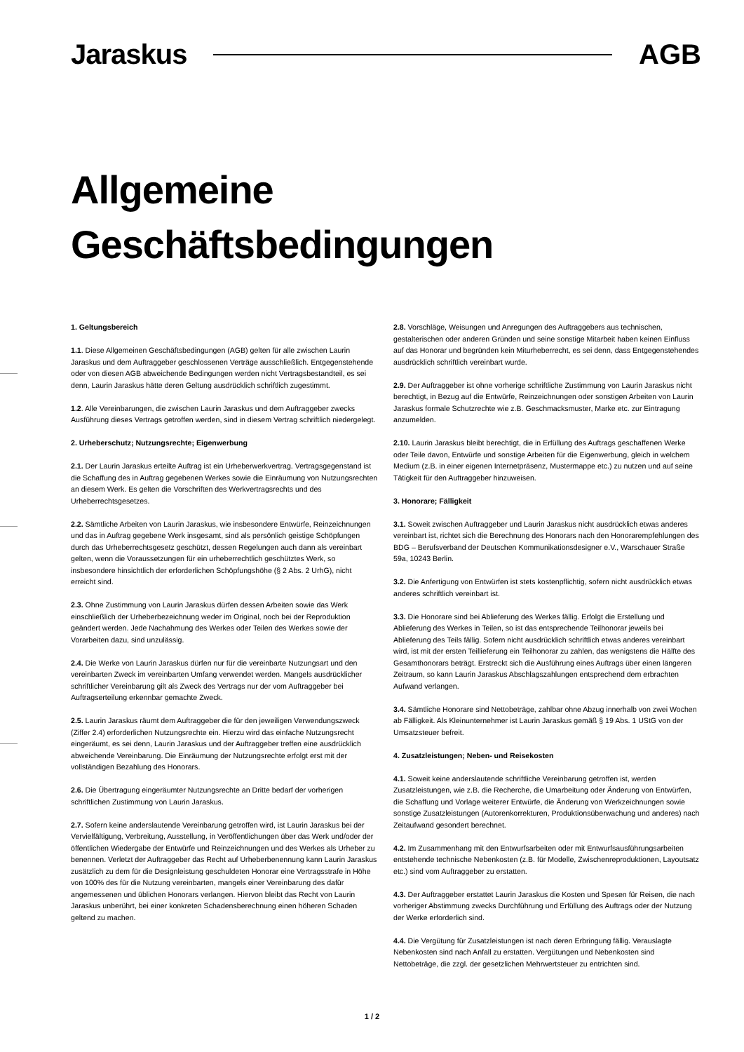Jaraskus AGB
Allgemeine
Geschäftsbedingungen
1. Geltungsbereich
1.1. Diese Allgemeinen Geschäftsbedingungen (AGB) gelten für alle zwischen Laurin Jaraskus und dem Auftraggeber geschlossenen Verträge ausschließlich. Entgegenstehende oder von diesen AGB abweichende Bedingungen werden nicht Vertragsbestandteil, es sei denn, Laurin Jaraskus hätte deren Geltung ausdrücklich schriftlich zugestimmt.
1.2. Alle Vereinbarungen, die zwischen Laurin Jaraskus und dem Auftraggeber zwecks Ausführung dieses Vertrags getroffen werden, sind in diesem Vertrag schriftlich niedergelegt.
2. Urheberschutz; Nutzungsrechte; Eigenwerbung
2.1. Der Laurin Jaraskus erteilte Auftrag ist ein Urheberwerkvertrag. Vertragsgegenstand ist die Schaffung des in Auftrag gegebenen Werkes sowie die Einräumung von Nutzungsrechten an diesem Werk. Es gelten die Vorschriften des Werkvertragsrechts und des Urheberrechtsgesetzes.
2.2. Sämtliche Arbeiten von Laurin Jaraskus, wie insbesondere Entwürfe, Reinzeichnungen und das in Auftrag gegebene Werk insgesamt, sind als persönlich geistige Schöpfungen durch das Urheberrechtsgesetz geschützt, dessen Regelungen auch dann als vereinbart gelten, wenn die Voraussetzungen für ein urheberrechtlich geschütztes Werk, so insbesondere hinsichtlich der erforderlichen Schöpfungshöhe (§ 2 Abs. 2 UrhG), nicht erreicht sind.
2.3. Ohne Zustimmung von Laurin Jaraskus dürfen dessen Arbeiten sowie das Werk einschließlich der Urheberbezeichnung weder im Original, noch bei der Reproduktion geändert werden. Jede Nachahmung des Werkes oder Teilen des Werkes sowie der Vorarbeiten dazu, sind unzulässig.
2.4. Die Werke von Laurin Jaraskus dürfen nur für die vereinbarte Nutzungsart und den vereinbarten Zweck im vereinbarten Umfang verwendet werden. Mangels ausdrücklicher schriftlicher Vereinbarung gilt als Zweck des Vertrags nur der vom Auftraggeber bei Auftragserteilung erkennbar gemachte Zweck.
2.5. Laurin Jaraskus räumt dem Auftraggeber die für den jeweiligen Verwendungszweck (Ziffer 2.4) erforderlichen Nutzungsrechte ein. Hierzu wird das einfache Nutzungsrecht eingeräumt, es sei denn, Laurin Jaraskus und der Auftraggeber treffen eine ausdrücklich abweichende Vereinbarung. Die Einräumung der Nutzungsrechte erfolgt erst mit der vollständigen Bezahlung des Honorars.
2.6. Die Übertragung eingeräumter Nutzungsrechte an Dritte bedarf der vorherigen schriftlichen Zustimmung von Laurin Jaraskus.
2.7. Sofern keine anderslautende Vereinbarung getroffen wird, ist Laurin Jaraskus bei der Vervielfältigung, Verbreitung, Ausstellung, in Veröffentlichungen über das Werk und/oder der öffentlichen Wiedergabe der Entwürfe und Reinzeichnungen und des Werkes als Urheber zu benennen. Verletzt der Auftraggeber das Recht auf Urheberbenennung kann Laurin Jaraskus zusätzlich zu dem für die Designleistung geschuldeten Honorar eine Vertragsstrafe in Höhe von 100% des für die Nutzung vereinbarten, mangels einer Vereinbarung des dafür angemessenen und üblichen Honorars verlangen. Hiervon bleibt das Recht von Laurin Jaraskus unberührt, bei einer konkreten Schadensberechnung einen höheren Schaden geltend zu machen.
2.8. Vorschläge, Weisungen und Anregungen des Auftraggebers aus technischen, gestalterischen oder anderen Gründen und seine sonstige Mitarbeit haben keinen Einfluss auf das Honorar und begründen kein Miturheberrecht, es sei denn, dass Entgegenstehendes ausdrücklich schriftlich vereinbart wurde.
2.9. Der Auftraggeber ist ohne vorherige schriftliche Zustimmung von Laurin Jaraskus nicht berechtigt, in Bezug auf die Entwürfe, Reinzeichnungen oder sonstigen Arbeiten von Laurin Jaraskus formale Schutzrechte wie z.B. Geschmacksmuster, Marke etc. zur Eintragung anzumelden.
2.10. Laurin Jaraskus bleibt berechtigt, die in Erfüllung des Auftrags geschaffenen Werke oder Teile davon, Entwürfe und sonstige Arbeiten für die Eigenwerbung, gleich in welchem Medium (z.B. in einer eigenen Internetpräsenz, Mustermappe etc.) zu nutzen und auf seine Tätigkeit für den Auftraggeber hinzuweisen.
3. Honorare; Fälligkeit
3.1. Soweit zwischen Auftraggeber und Laurin Jaraskus nicht ausdrücklich etwas anderes vereinbart ist, richtet sich die Berechnung des Honorars nach den Honorarempfehlungen des BDG – Berufsverband der Deutschen Kommunikationsdesigner e.V., Warschauer Straße 59a, 10243 Berlin.
3.2. Die Anfertigung von Entwürfen ist stets kostenpflichtig, sofern nicht ausdrücklich etwas anderes schriftlich vereinbart ist.
3.3. Die Honorare sind bei Ablieferung des Werkes fällig. Erfolgt die Erstellung und Ablieferung des Werkes in Teilen, so ist das entsprechende Teilhonorar jeweils bei Ablieferung des Teils fällig. Sofern nicht ausdrücklich schriftlich etwas anderes vereinbart wird, ist mit der ersten Teillieferung ein Teilhonorar zu zahlen, das wenigstens die Hälfte des Gesamthonorars beträgt. Erstreckt sich die Ausführung eines Auftrags über einen längeren Zeitraum, so kann Laurin Jaraskus Abschlagszahlungen entsprechend dem erbrachten Aufwand verlangen.
3.4. Sämtliche Honorare sind Nettobeträge, zahlbar ohne Abzug innerhalb von zwei Wochen ab Fälligkeit. Als Kleinunternehmer ist Laurin Jaraskus gemäß § 19 Abs. 1 UStG von der Umsatzsteuer befreit.
4. Zusatzleistungen; Neben- und Reisekosten
4.1. Soweit keine anderslautende schriftliche Vereinbarung getroffen ist, werden Zusatzleistungen, wie z.B. die Recherche, die Umarbeitung oder Änderung von Entwürfen, die Schaffung und Vorlage weiterer Entwürfe, die Änderung von Werkzeichnungen sowie sonstige Zusatzleistungen (Autorenkorrekturen, Produktionsüberwachung und anderes) nach Zeitaufwand gesondert berechnet.
4.2. Im Zusammenhang mit den Entwurfsarbeiten oder mit Entwurfsausführungsarbeiten entstehende technische Nebenkosten (z.B. für Modelle, Zwischenreproduktionen, Layoutsatz etc.) sind vom Auftraggeber zu erstatten.
4.3. Der Auftraggeber erstattet Laurin Jaraskus die Kosten und Spesen für Reisen, die nach vorheriger Abstimmung zwecks Durchführung und Erfüllung des Auftrags oder der Nutzung der Werke erforderlich sind.
4.4. Die Vergütung für Zusatzleistungen ist nach deren Erbringung fällig. Verauslagte Nebenkosten sind nach Anfall zu erstatten. Vergütungen und Nebenkosten sind Nettobeträge, die zzgl. der gesetzlichen Mehrwertsteuer zu entrichten sind.
1 / 2